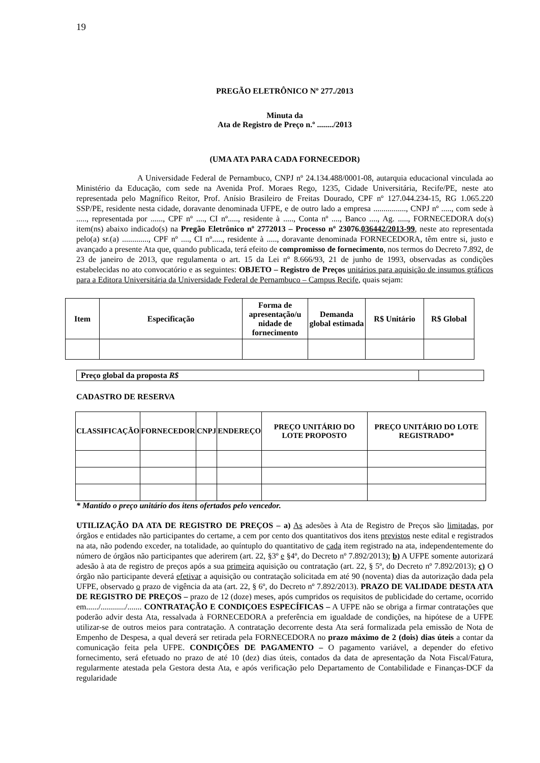19
PREGÃO ELETRÔNICO Nº 277./2013
Minuta da
Ata de Registro de Preço n.º ......../2013
(UMA ATA PARA CADA FORNECEDOR)
A Universidade Federal de Pernambuco, CNPJ nº 24.134.488/0001-08, autarquia educacional vinculada ao Ministério da Educação, com sede na Avenida Prof. Moraes Rego, 1235, Cidade Universitária, Recife/PE, neste ato representada pelo Magnífico Reitor, Prof. Anísio Brasileiro de Freitas Dourado, CPF nº 127.044.234-15, RG 1.065.220 SSP/PE, residente nesta cidade, doravante denominada UFPE, e de outro lado a empresa ................, CNPJ nº ....., com sede à ....., representada por ......, CPF nº ...., CI nº....., residente à ....., Conta nº ...., Banco ...., Ag. ....., FORNECEDORA do(s) item(ns) abaixo indicado(s) na Pregão Eletrônico nº 2772013 – Processo nº 23076.036442/2013-99, neste ato representada pelo(a) sr.(a) ............., CPF nº ...., CI nº....., residente à ....., doravante denominada FORNECEDORA, têm entre si, justo e avançado a presente Ata que, quando publicada, terá efeito de compromisso de fornecimento, nos termos do Decreto 7.892, de 23 de janeiro de 2013, que regulamenta o art. 15 da Lei nº 8.666/93, 21 de junho de 1993, observadas as condições estabelecidas no ato convocatório e as seguintes: OBJETO – Registro de Preços unitários para aquisição de insumos gráficos para a Editora Universitária da Universidade Federal de Pernambuco – Campus Recife, quais sejam:
| Item | Especificação | Forma de apresentação/u nidade de fornecimento | Demanda global estimada | R$ Unitário | R$ Global |
| --- | --- | --- | --- | --- | --- |
| Preço global da proposta R$ | |
CADASTRO DE RESERVA
| CLASSIFICAÇÃO | FORNECEDOR | CNPJ | ENDEREÇO | PREÇO UNITÁRIO DO LOTE PROPOSTO | PREÇO UNITÁRIO DO LOTE REGISTRADO* |
| --- | --- | --- | --- | --- | --- |
* Mantido o preço unitário dos itens ofertados pelo vencedor.
UTILIZAÇÃO DA ATA DE REGISTRO DE PREÇOS – a) As adesões à Ata de Registro de Preços são limitadas, por órgãos e entidades não participantes do certame, a cem por cento dos quantitativos dos itens previstos neste edital e registrados na ata, não podendo exceder, na totalidade, ao quíntuplo do quantitativo de cada item registrado na ata, independentemente do número de órgãos não participantes que aderirem (art. 22, §3º e §4º, do Decreto nº 7.892/2013); b) A UFPE somente autorizará adesão à ata de registro de preços após a sua primeira aquisição ou contratação (art. 22, § 5º, do Decreto nº 7.892/2013); c) O órgão não participante deverá efetivar a aquisição ou contratação solicitada em até 90 (noventa) dias da autorização dada pela UFPE, observado o prazo de vigência da ata (art. 22, § 6º, do Decreto nº 7.892/2013). PRAZO DE VALIDADE DESTA ATA DE REGISTRO DE PREÇOS – prazo de 12 (doze) meses, após cumpridos os requisitos de publicidade do certame, ocorrido em....../............/....... CONTRATAÇÃO E CONDIÇOES ESPECÍFICAS – A UFPE não se obriga a firmar contratações que poderão advir desta Ata, ressalvada à FORNECEDORA a preferência em igualdade de condições, na hipótese de a UFPE utilizar-se de outros meios para contratação. A contratação decorrente desta Ata será formalizada pela emissão de Nota de Empenho de Despesa, a qual deverá ser retirada pela FORNECEDORA no prazo máximo de 2 (dois) dias úteis a contar da comunicação feita pela UFPE. CONDIÇÕES DE PAGAMENTO – O pagamento variável, a depender do efetivo fornecimento, será efetuado no prazo de até 10 (dez) dias úteis, contados da data de apresentação da Nota Fiscal/Fatura, regularmente atestada pela Gestora desta Ata, e após verificação pelo Departamento de Contabilidade e Finanças-DCF da regularidade